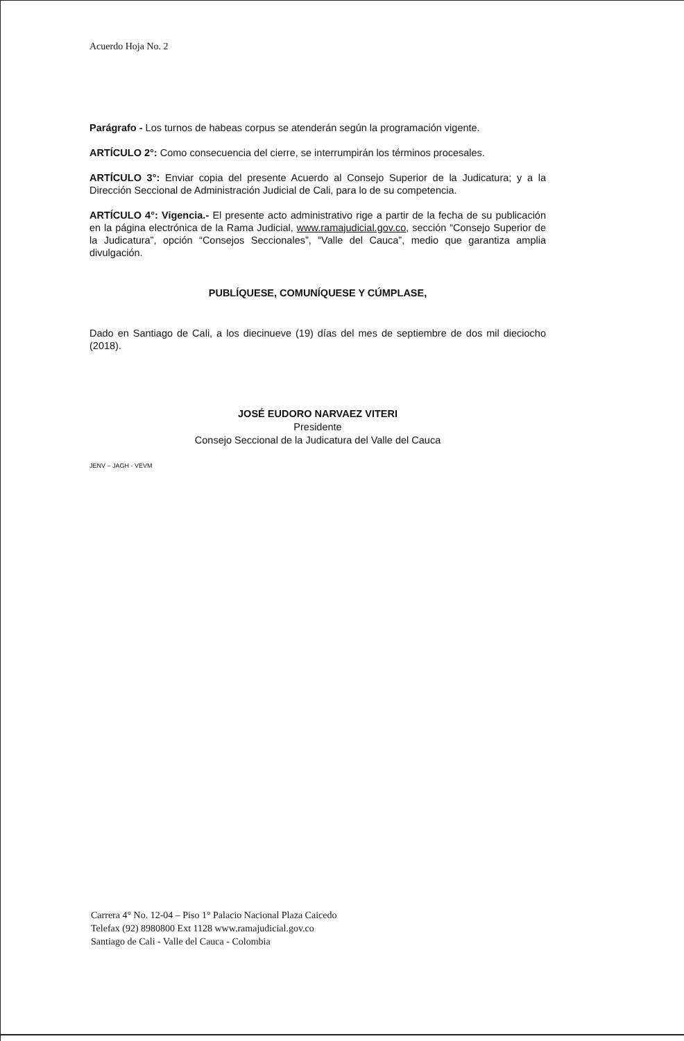Acuerdo Hoja No. 2
Parágrafo - Los turnos de habeas corpus se atenderán según la programación vigente.
ARTÍCULO 2°: Como consecuencia del cierre, se interrumpirán los términos procesales.
ARTÍCULO 3°: Enviar copia del presente Acuerdo al Consejo Superior de la Judicatura; y a la Dirección Seccional de Administración Judicial de Cali, para lo de su competencia.
ARTÍCULO 4°: Vigencia.- El presente acto administrativo rige a partir de la fecha de su publicación en la página electrónica de la Rama Judicial, www.ramajudicial.gov.co, sección “Consejo Superior de la Judicatura”, opción “Consejos Seccionales”, “Valle del Cauca”, medio que garantiza amplia divulgación.
PUBLÍQUESE, COMUNÍQUESE Y CÚMPLASE,
Dado en Santiago de Cali, a los diecinueve (19) días del mes de septiembre de dos mil dieciocho (2018).
JOSÉ EUDORO NARVAEZ VITERI
Presidente
Consejo Seccional de la Judicatura del Valle del Cauca
JENV – JAGH - VEVM
Carrera 4° No. 12-04 – Piso 1° Palacio Nacional Plaza Caicedo
Telefax (92) 8980800 Ext 1128 www.ramajudicial.gov.co
Santiago de Cali - Valle del Cauca - Colombia